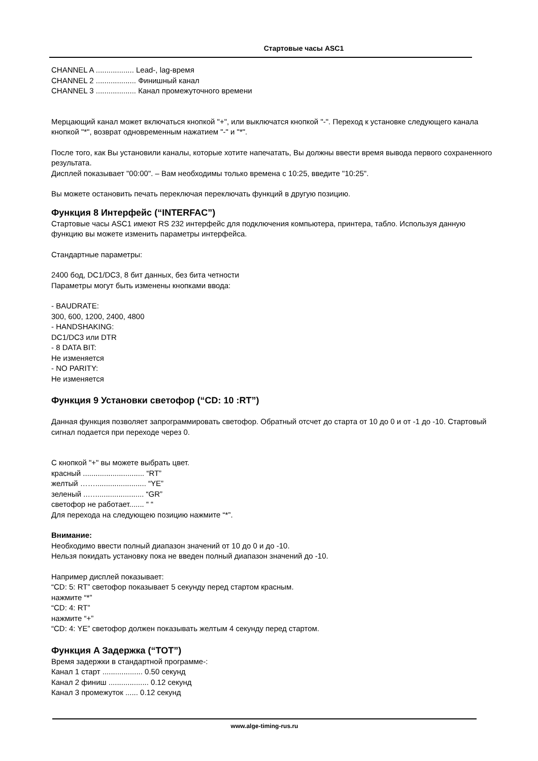Стартовые часы ASC1
CHANNEL A .................. Lead-, lag-время
CHANNEL 2 ................... Финишный канал
CHANNEL 3 ................... Канал промежуточного времени
Мерцающий канал может включаться кнопкой "+", или выключатся кнопкой "-". Переход к установке следующего канала кнопкой "*", возврат одновременным нажатием "-" и "*".
После того, как Вы установили каналы, которые хотите напечатать, Вы должны ввести время вывода первого сохраненного результата.
Дисплей показывает "00:00". – Вам необходимы только времена с 10:25, введите "10:25".
Вы можете остановить печать переключая переключать функций в другую позицию.
Функция 8 Интерфейс (“INTERFAC”)
Стартовые часы ASC1 имеют RS 232 интерфейс для подключения компьютера, принтера, табло. Используя данную функцию вы можете изменить параметры интерфейса.
Стандартные параметры:
2400 бод, DC1/DC3, 8 бит данных, без бита четности
Параметры могут быть изменены кнопками ввода:
- BAUDRATE:
300, 600, 1200, 2400, 4800
- HANDSHAKING:
DC1/DC3 или DTR
- 8 DATA BIT:
Не изменяется
- NO PARITY:
Не изменяется
Функция 9 Установки светофор (“CD: 10 :RT”)
Данная функция позволяет запрограммировать светофор. Обратный отсчет до старта от 10 до 0 и от -1 до -10. Стартовый сигнал подается при переходе через 0.
С кнопкой "+" вы можете выбрать цвет.
красный ............................. “RT”
желтый ……........................ “YE”
зеленый ..…....................... “GR”
светофор не работает....... “ “
Для перехода на следующею позицию нажмите “*”.
Внимание:
Необходимо ввести полный диапазон значений от 10 до 0 и до -10.
Нельзя покидать установку пока не введен полный диапазон значений до -10.
Например дисплей показывает:
“CD: 5: RT” светофор показывает 5 секунду перед стартом красным.
нажмите “*”
“CD: 4: RT”
нажмите “+”
“CD: 4: YE” светофор должен показывать желтым 4 секунду перед стартом.
Функция A Задержка (“TOT”)
Время задержки в стандартной программе-:
Канал 1 старт ................... 0.50 секунд
Канал 2 финиш ................... 0.12 секунд
Канал 3 промежуток ...... 0.12 секунд
www.alge-timing-rus.ru